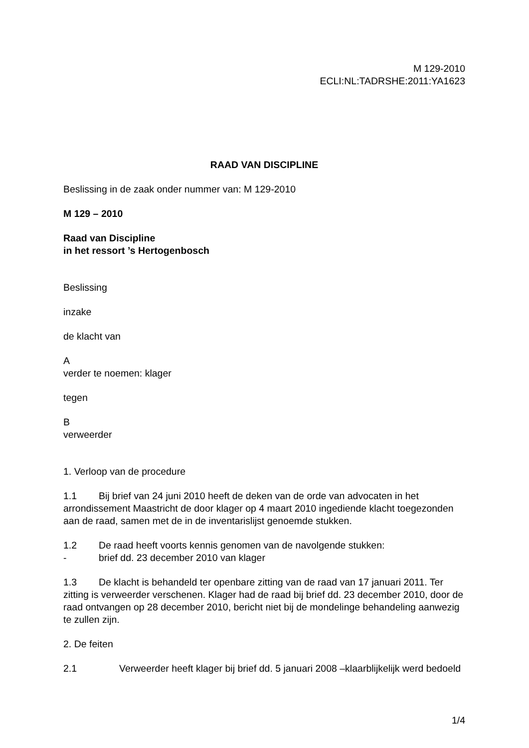M 129-2010
ECLI:NL:TADRSHE:2011:YA1623
RAAD VAN DISCIPLINE
Beslissing in de zaak onder nummer van: M 129-2010
M 129 – 2010
Raad van Discipline
in het ressort ’s Hertogenbosch
Beslissing
inzake
de klacht van
A
verder te noemen: klager
tegen
B
verweerder
1. Verloop van de procedure
1.1 Bij brief van 24 juni 2010 heeft de deken van de orde van advocaten in het arrondissement Maastricht de door klager op 4 maart 2010 ingediende klacht toegezonden aan de raad, samen met de in de inventarislijst genoemde stukken.
1.2 De raad heeft voorts kennis genomen van de navolgende stukken:
- brief dd. 23 december 2010 van klager
1.3 De klacht is behandeld ter openbare zitting van de raad van 17 januari 2011. Ter zitting is verweerder verschenen. Klager had de raad bij brief dd. 23 december 2010, door de raad ontvangen op 28 december 2010, bericht niet bij de mondelinge behandeling aanwezig te zullen zijn.
2. De feiten
2.1 Verweerder heeft klager bij brief dd. 5 januari 2008 –klaarblijkelijk werd bedoeld
1/4